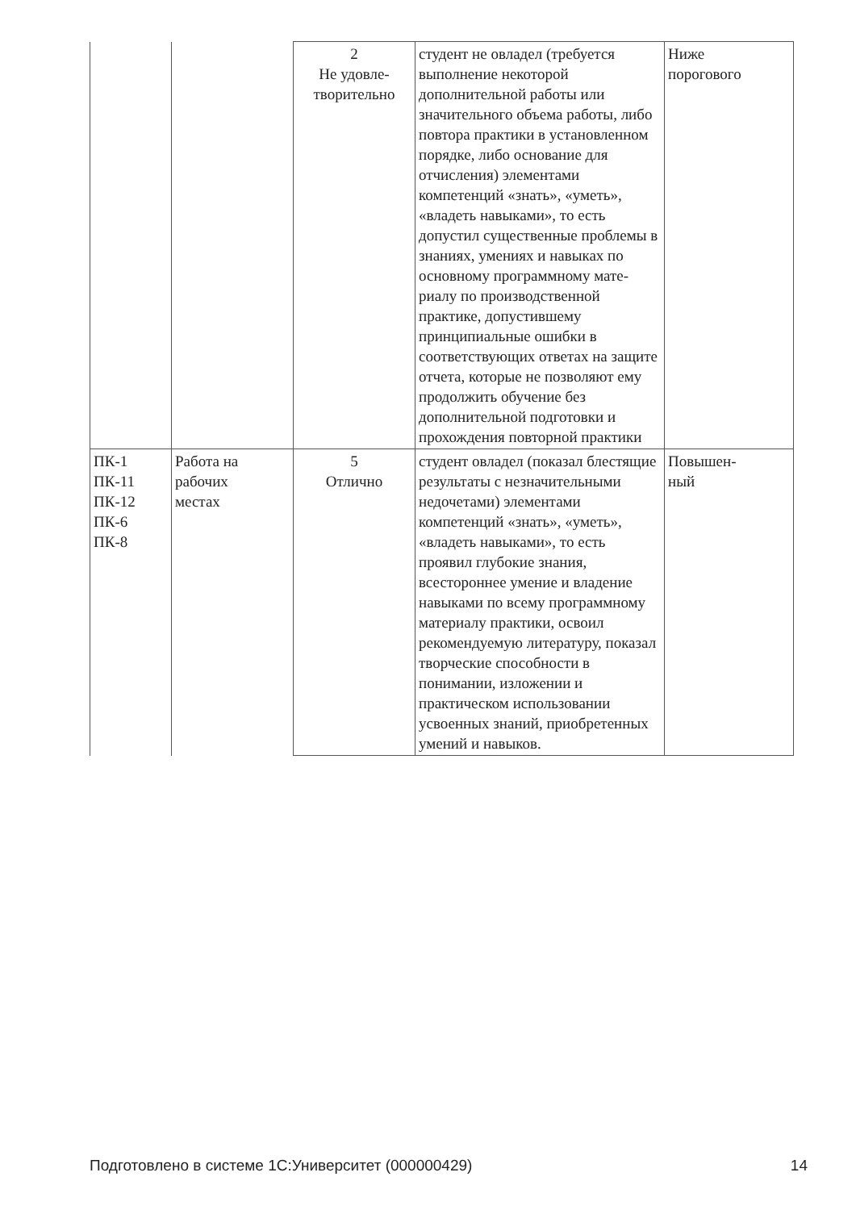| | | 2 Не удовле- творительно | студент не овладел (требуется выполнение некоторой дополнительной работы или значительного объема работы, либо повтора практики в установленном порядке, либо основание для отчисления) элементами компетенций «знать», «уметь», «владеть навыками», то есть допустил существенные проблемы в знаниях, умениях и навыках по основному программному мате-риалу по производственной практике, допустившему принципиальные ошибки в соответствующих ответах на защите отчета, которые не позволяют ему продолжить обучение без дополнительной подготовки и прохождения повторной практики | Ниже порогового |
| ПК-1 ПК-11 ПК-12 ПК-6 ПК-8 | Работа на рабочих местах | 5 Отлично | студент овладел (показал блестящие результаты с незначительными недочетами) элементами компетенций «знать», «уметь», «владеть навыками», то есть проявил глубокие знания, всестороннее умение и владение навыками по всему программному материалу практики, освоил рекомендуемую литературу, показал творческие способности в понимании, изложении и практическом использовании усвоенных знаний, приобретенных умений и навыков. | Повышен- ный |
Подготовлено в системе 1С:Университет (000000429) 14